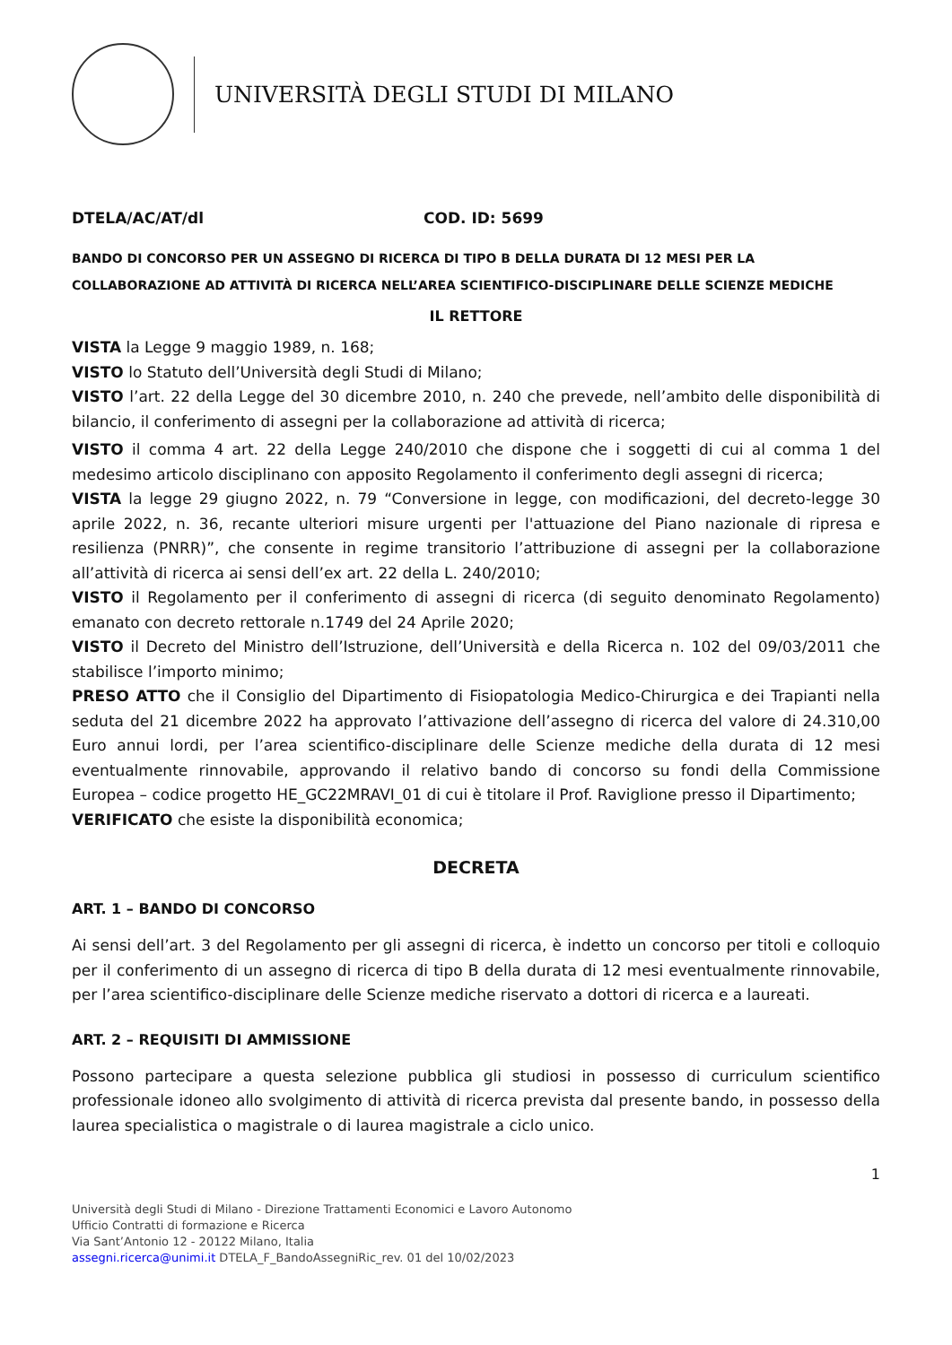UNIVERSITÀ DEGLI STUDI DI MILANO
DTELA/AC/AT/dl COD. ID: 5699
BANDO DI CONCORSO PER UN ASSEGNO DI RICERCA DI TIPO B DELLA DURATA DI 12 MESI PER LA COLLABORAZIONE AD ATTIVITÀ DI RICERCA NELL’AREA SCIENTIFICO-DISCIPLINARE DELLE SCIENZE MEDICHE
IL RETTORE
VISTA la Legge 9 maggio 1989, n. 168;
VISTO lo Statuto dell’Università degli Studi di Milano;
VISTO l’art. 22 della Legge del 30 dicembre 2010, n. 240 che prevede, nell’ambito delle disponibilità di bilancio, il conferimento di assegni per la collaborazione ad attività di ricerca;
VISTO il comma 4 art. 22 della Legge 240/2010 che dispone che i soggetti di cui al comma 1 del medesimo articolo disciplinano con apposito Regolamento il conferimento degli assegni di ricerca;
VISTA la legge 29 giugno 2022, n. 79 “Conversione in legge, con modificazioni, del decreto-legge 30 aprile 2022, n. 36, recante ulteriori misure urgenti per l'attuazione del Piano nazionale di ripresa e resilienza (PNRR)”, che consente in regime transitorio l’attribuzione di assegni per la collaborazione all’attività di ricerca ai sensi dell’ex art. 22 della L. 240/2010;
VISTO il Regolamento per il conferimento di assegni di ricerca (di seguito denominato Regolamento) emanato con decreto rettorale n.1749 del 24 Aprile 2020;
VISTO il Decreto del Ministro dell’Istruzione, dell’Università e della Ricerca n. 102 del 09/03/2011 che stabilisce l’importo minimo;
PRESO ATTO che il Consiglio del Dipartimento di Fisiopatologia Medico-Chirurgica e dei Trapianti nella seduta del 21 dicembre 2022 ha approvato l’attivazione dell’assegno di ricerca del valore di 24.310,00 Euro annui lordi, per l’area scientifico-disciplinare delle Scienze mediche della durata di 12 mesi eventualmente rinnovabile, approvando il relativo bando di concorso su fondi della Commissione Europea – codice progetto HE_GC22MRAVI_01 di cui è titolare il Prof. Raviglione presso il Dipartimento;
VERIFICATO che esiste la disponibilità economica;
DECRETA
ART. 1 – BANDO DI CONCORSO
Ai sensi dell’art. 3 del Regolamento per gli assegni di ricerca, è indetto un concorso per titoli e colloquio per il conferimento di un assegno di ricerca di tipo B della durata di 12 mesi eventualmente rinnovabile, per l’area scientifico-disciplinare delle Scienze mediche riservato a dottori di ricerca e a laureati.
ART. 2 – REQUISITI DI AMMISSIONE
Possono partecipare a questa selezione pubblica gli studiosi in possesso di curriculum scientifico professionale idoneo allo svolgimento di attività di ricerca prevista dal presente bando, in possesso della laurea specialistica o magistrale o di laurea magistrale a ciclo unico.
1
Università degli Studi di Milano - Direzione Trattamenti Economici e Lavoro Autonomo
Ufficio Contratti di formazione e Ricerca
Via Sant’Antonio 12 - 20122 Milano, Italia
assegni.ricerca@unimi.it DTELA_F_BandoAssegniRic_rev. 01 del 10/02/2023